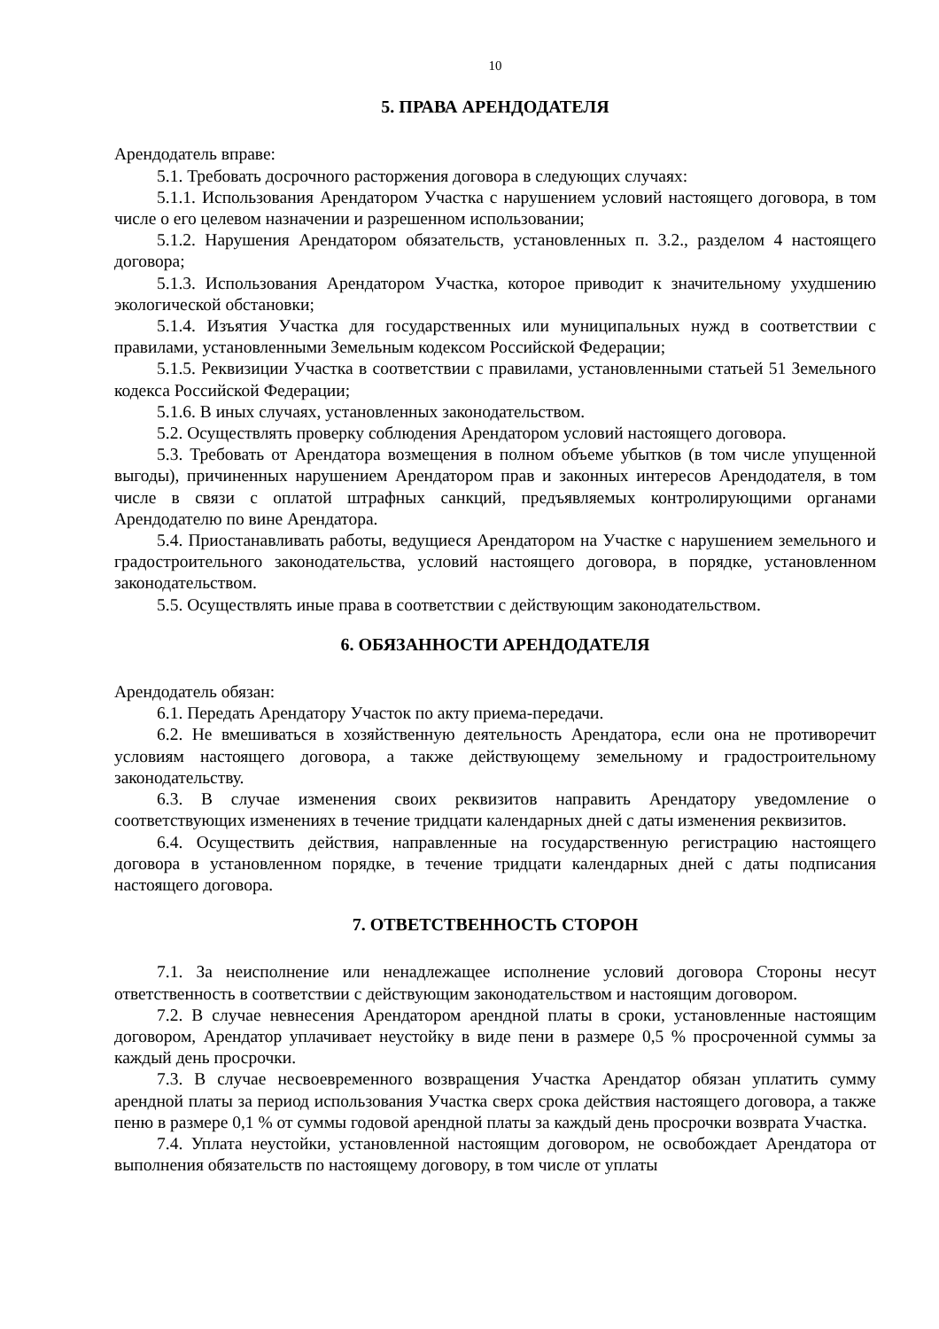10
5. ПРАВА АРЕНДОДАТЕЛЯ
Арендодатель вправе:
5.1. Требовать досрочного расторжения договора в следующих случаях:
5.1.1. Использования Арендатором Участка с нарушением условий настоящего договора, в том числе о его целевом назначении и разрешенном использовании;
5.1.2. Нарушения Арендатором обязательств, установленных п. 3.2., разделом 4 настоящего договора;
5.1.3. Использования Арендатором Участка, которое приводит к значительному ухудшению экологической обстановки;
5.1.4. Изъятия Участка для государственных или муниципальных нужд в соответствии с правилами, установленными Земельным кодексом Российской Федерации;
5.1.5. Реквизиции Участка в соответствии с правилами, установленными статьей 51 Земельного кодекса Российской Федерации;
5.1.6. В иных случаях, установленных законодательством.
5.2. Осуществлять проверку соблюдения Арендатором условий настоящего договора.
5.3. Требовать от Арендатора возмещения в полном объеме убытков (в том числе упущенной выгоды), причиненных нарушением Арендатором прав и законных интересов Арендодателя, в том числе в связи с оплатой штрафных санкций, предъявляемых контролирующими органами Арендодателю по вине Арендатора.
5.4. Приостанавливать работы, ведущиеся Арендатором на Участке с нарушением земельного и градостроительного законодательства, условий настоящего договора, в порядке, установленном законодательством.
5.5. Осуществлять иные права в соответствии с действующим законодательством.
6. ОБЯЗАННОСТИ АРЕНДОДАТЕЛЯ
Арендодатель обязан:
6.1. Передать Арендатору Участок по акту приема-передачи.
6.2. Не вмешиваться в хозяйственную деятельность Арендатора, если она не противоречит условиям настоящего договора, а также действующему земельному и градостроительному законодательству.
6.3. В случае изменения своих реквизитов направить Арендатору уведомление о соответствующих изменениях в течение тридцати календарных дней с даты изменения реквизитов.
6.4. Осуществить действия, направленные на государственную регистрацию настоящего договора в установленном порядке, в течение тридцати календарных дней с даты подписания настоящего договора.
7. ОТВЕТСТВЕННОСТЬ СТОРОН
7.1. За неисполнение или ненадлежащее исполнение условий договора Стороны несут ответственность в соответствии с действующим законодательством и настоящим договором.
7.2. В случае невнесения Арендатором арендной платы в сроки, установленные настоящим договором, Арендатор уплачивает неустойку в виде пени в размере 0,5 % просроченной суммы за каждый день просрочки.
7.3. В случае несвоевременного возвращения Участка Арендатор обязан уплатить сумму арендной платы за период использования Участка сверх срока действия настоящего договора, а также пеню в размере 0,1 % от суммы годовой арендной платы за каждый день просрочки возврата Участка.
7.4. Уплата неустойки, установленной настоящим договором, не освобождает Арендатора от выполнения обязательств по настоящему договору, в том числе от уплаты